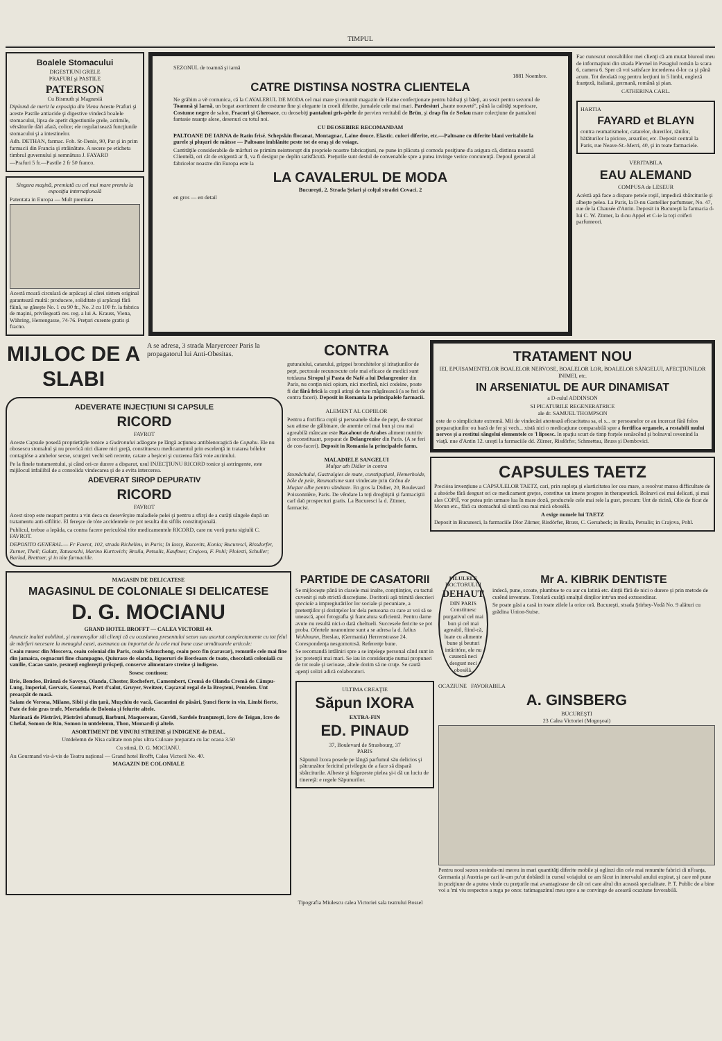TIMPUL
Boalele Stomacului
DIGESTIUNI GRELE
PRAFURI şi PASTILE
PATERSON
Cu Bismuth şi Magnesiă
Diplomă de merit la exposiţia din Viena Aceste Prafuri şi aceste Pastile antiacide şi digestive vindecă boalele stomacului, lipsa de apetit digestiunile grele, acrimile, vĕrsăturile dări afară, colice; ele regularisează funcţiunile stomacului şi a intestinelor.
Adh. DETHAN, farmac. Fob. St-Denis, 90, Par şi in prim farmacii din Francia şi străinătate. A secere pe eticheta timbrul guvernului şi semnătura J. FAYARD
—Prafuri 5 fr.—Pastile 2 fr 50 franco.
Singura maşină, premiată cu cel mai mare premiu la exposiţia internaţională
Patentata in Europa — Mult premiata
Acestă moară circulară de arpăcaşi al cărei sistem original garantează multă: producere, soliditate şi arpăcaşi fără făină, se găseşte No. 1 cu 90 fr., No. 2 cu 100 fr. la fabrica de maşini, privilegeată ces. reg. a lui A. Krauss, Viena, Währing, Herrengasse, 74-76. Preţuri curente gratis şi fracno.
SEZONUL de toamnă şi iarnă
1881 Noembre.
CATRE DISTINSA NOSTRA CLIENTELA
Ne grăbim a vĕ comunica, că la CAVALERUL DE MODA cel mai mare şi renumit magazin de Haine confecţionate pentru bărbaţi şi băeţi, au sosit pentru sezonul de Toamnă şi Iarnă, un bogat asortiment de costume fine şi elegante in croeli diferite, jurnalele cele mai mari. Pardesiuri „haute nouveté", până la calităţi superioare, Costume negre de salon, Fracuri şi Gheroace, cu deosebiţi pantaloni gris-pèrle de pervien veritabil de Brün, şi drap fin de Sedau mare colecţiune de pantaloni fantasie nuanţe alese, desenuri cu totul noi.
CU DEOSEBIRE RECOMANDAM
PALTOANE DE IARNA de Ratin frisé. Schepskin flocanat, Montagnac, Laine douce. Elastic. culori diferite, etc.—Paltoane cu diferite blani veritabile la gurele şi pluşuri de mătsse — Paltoane imblănite peste tot de oraş şi de voiage.
Cantităţile considerabile de mărfuri ce primim neintrerupt din propriele noastre fabricaţiuni, ne pune in plăcuta şi comoda posiţiune d'a asigura că, distinsa noastră Clientelă, ori cât de exigentă ar fi, va fi desigur pe deplin satisfăcută. Preţurile sunt destul de convenabile spre a putea invinge verice concurenţă. Depoul general al fabricelor noastre din Europa este la
LA CAVALERUL DE MODA
Bucureşti, 2. Strada Şelari şi colţul stradei Covaci. 2
en gros — en detail
Fac cunoscut onorabililor mei clienţi că am mutat biuroul meu de informaţiuni din strada Plevnel in Pasagiul român la scara 6, camera 6. Sper că voi satisface increderea d-lor ca şi până acum. Tot deodată rog pentru lecţiuni in 5 limbi, engleză franţeză, italiană, germană, română şi pian.
CATHERINA CARL.
HARTIA
FAYARD et BLAYN
contra reumatismelor, catarelor, durerilor, rănilor, bătăturilor la piciore, arsurilor, etc. Deposit central la Paris, rue Neave-St.-Merri, 40, şi in toate farmaciele.
VERITABILA
EAU ALEMAND
COMPUSA de LESEUR
Acéstă apă face a dispare petele roşiĭ, impedică sbârciturile şi albeşte pelea. La Paris, la D-nu Gastellier parfumuer, No. 47, rue de la Chausée d'Antin. Deposit in Bucureşti la farmacia d-lui C. W. Zürner, la d-nu Appel et C-ie la toţi coiferi parfumeori.
MIJLOC DE A SLABI
A se adresa, 3 strada Maryerceer Paris la propagatorul lui Anti-Obesitas.
ADEVERATE INJECŢIUNI SI CAPSULE
RICORD
FAVROT
Aceste Capsule posedă proprietăţile tonice a Gudronului adăogate pe lângă acţiunea antiblenoragică de Copahu. Ele nu obosescu stomahul şi nu provócă nici diaree nici greţă, constituescu medicamentul prin escelenţă in tratarea bólelor contagióse a ambelor secse, scurgeri vechi seŭ recente, catare a beşicei şi curzerea fără voie aurinului.
Pe la finele tratamentului, şi când ori-ce durere a disparut, usul INJECŢIUNU RICORD tonice şi astringente, este mijilocul infailibil de a consolida vindecarea şi de a evita intercerea.
ADEVERAT SIROP DEPURATIV
RICORD
FAVROT
Acest sirop este neapart pentru a vin deca cu desevêrşire maladiele pelei şi pentru a sfirşi de a curăţi sângele după un tratamentu anti-sifilitic. El fereşce de tóte accidentele ce pot resulta din sifilis constituţională.
Publicul, trebue a lepăda, ca contra facere periculósă tóte medicamentele RICORD, care nu vorŭ purta sigiulŭ C. FAVROT.
DEPOSITO GENERAL.— Fr Favrot, 102, strada Richelieu, in Paris; In Iassy, Racovits, Konia; Bucurescl, Rissdorfer, Zurner, Theil; Galatz, Tatuseschi, Marino Kurtovich; Braila, Petsalis, Kaufmes; Crajova, F. Pohl; Ploiesti, Schuller; Barlad, Brettner, şi in tóte farmaciile.
CONTRA
guturaiului, catarului, grippei bronchitelor şi iritaţiunilor de pept, pectorale recunoscute cele mai eficace de medici sunt totdauna Siropul şi Pasta de Nafé a lui Delangrenier din Paris, nu conţin nici opium, nici morfină, nici codeine, poate fi dat fără frică la copii atinşi de tuse măgărească (a se feri de contra faceri). Deposit in Romania la principalele farmacii.
ALEMENT AL COPIILOR
Pentru a fortifica copii şi persoanele slabe de pept, de stomac sau atinse de gălbinare, de anemie cel mai bun şi cea mai agreabilă mâncare este Racahout de Arabes aliment nutritiv şi reconstituant, preparat de Delangrenier din Paris. (A se feri de con-faceri). Deposit in Romania la principalele farm.
MALADIELE SANGELUI
Mulţar ath Didier in contra
Stomăchului, Gastralgies de mate, constipaţiunl, Hemerhoide, bóle de pele, Reumatisme sunt vindecate prin Grăna de Muştar albe pentru sănătate. En gros la Didier, 20, Boulevard Poissonnière, Paris. De vêndare la toţi droghiştii şi farmaciştii carĭ daŭ prospecturi gratis. La Bucuresci la d. Zürner, farmacist.
TRATAMENT NOU
IEI, EPUISAMENTELOR BOALELOR NERVOSE, BOALELOR LOR, BOALELOR SÂNGELUI, AFECŢIUNILOR INIMEI, etc.
IN ARSENIATUL DE AUR DINAMISAT
a D-ruluĭ ADDINSON
SI PICATURILE REGENERATRICE
ale dr. SAMUEL THOMPSON
este de o simplicitate extremă. Mii de vindecări atestează eficacitatea sa, el s... or persoanelor ce au incercat fără folos preparaţiunilor ou bază de fer şi vech... xistă nici o medicaţiune comparabilă spre a fortifica organele, a restabili mului nervos şi a restitui sângelui elementele ce 'l lipsesc. In spaţiu scurt de timp forţele renăscênd şi bolnavul revenind la viaţă. nue d'Antin 12. ureşti la farmaciile dd. Zürner, Risdörfer, Schmettau, Bruss şi Dembovici.
CAPSULES TAETZ
Preciósa invenţiune a CAPSULELOR TAETZ, cari, prin suploţa şi elasticitatea lor cea mare, a resolvat marea difficultate de a absórbe fără desgust ori ce medicament greţos, constitue un imens progres in therapeutică. Bolnavi cei mai delicati, şi mai ales COPIĬ, vor putea prin urmare lua în mare doză, productele cele mai rele la gust, precum: Unt de ricină, Olio de ficat de Morun etc., fără ca stomachul să simtă cea mai mică obosélă.
A exige numele lui TAETZ
Deposit in Bucuresci, la farmaciile Dlor Zürner, Risdörfer, Bruss, C. Gersabeck; in Braila, Petsalis; in Crajova, Pohl.
MAGASIN DE DELICATESE
MAGASINUL DE COLONIALE SI DELICATESE
D. G. MOCIANU
GRAND HOTEL BROFFT — CALEA VICTORII 40.
Anuncie inaltei nobilimi, şi numeroşilor săi clienţi că cu ocasiunea presentului sezon sau asortat complectamente cu tot felul de mărfuri necesare la menagiul casei, asemanca au importat de la cele mai bune case următoarele articole:
Ceaiu rusesc din Moscova, ceaiu colonial din Paris, ceaiu Schuschong, ceaiu peco fin (caravar), romurile cele mai fine din jamaica, cognacuri fine champagne, Quiuraso de olanda, liqueruri de Bordeaux de toate, chocolată colonială cu vanilie, Cacao sante, pesmeţi englezeşti prôspeţi, conserve alimentare streine şi indigene.
Sosesc continou:
Brie, Bondoo, Brânză de Savoya, Olanda, Chester, Rochefort, Camembert, Cremă de Olanda Cremă de Câmpu-Lung, Imperial, Gervais, Gournai, Port d'salut, Gruyer, Sveitzer, Caşcaval regal de la Broşteni, Pentelen. Unt proaspăt de masă.
Salam de Verona, Milano, Sibii şi din ţară, Muşchiu de vacă, Gacantini de păsări, Şunci fierte in vin, Limbi fierte, Pate de foie gras trufe, Mortadela de Bolonia şi felurite altele.
Marinată de Păstrăvi, Păstrăvi afumaţi, Barbuni, Maquereaus, Guvidi, Sardele franţuzeşti, Icre de Teigan, Icre de Chefal, Somon de Rin, Somon in untdelemn, Thon, Momardi şi altele.
ASORTIMENT DE VINURI STREINE şi INDIGENE de DEAL.
Untdelemn de Nisa calitate non plus ultra Culoare preparata cu lac ocaoa 3.50
Cu stimă, D. G. MOCIANU.
Au Gourmand vis-à-vis de Teatru naţional — Grand hotel Brofft, Calea Victorii No. 40.
MAGAZIN DE COLONIALE
PARTIDE DE CASATORII
Se mijloceşte până in clasele mai inalte, conştiinţios, cu tactul cuvenit şi sub strictă discreţiune. Doritorii aşă trimită descrieri speciale a impregiurărilor lor sociale şi pecuniare, a pretenţiilor şi dorinţelor lor dela peruoana cu care ar voi să se unească, apoi fotografia şi francatura suficientă. Pentru dame avute nu resultă nici-o dată cheltueli. Succesele fericite se pot proba. Ofertele neanonime sunt a se adresa la d. Iulius Wohlmann, Breslau, (Germania) Herrenstrasse 24. Corespondenţa nesgomotosă. Referenţe bune.
Se recomandă intâlniri spre a se inţelege personal când sunt in joc pretenţii mai mari. Se iau in consideraţie numai propuneri de tot reale şi serioase, altele dorim să ne cruţe. Se caută agenţi solizi adică colaboratori.
ULTIMA CREAŢIE
Săpun IXORA
EXTRA-FIN
ED. PINAUD
37, Boulevard de Strasbourg, 37
PARIS
Săpunul Ixora posede pe lângă parfumul său delicios şi pătrunzător fericitul privilegiu de a face să dispară sbârciturile. Albeste şi frăgezeste pielea şi-i dă un luciu de tinereţă: e regele Săpunurilor.
PILULELE
DOCTORULUI
DEHAUT
DIN PARIS
Constituesc purgativul cel mai bun şi cel mai agreabil, fiind-că, luate cu alimente bune şi beuturi intăritóre, ele nu causeză neci desgust neci obosélă.
Mr A. KIBRIK DENTISTE
indecă, pune, scoate, plumbue te cu aur cu latină etc. dinţii fără de nici o durere şi prin metode de curênd inventate. Totolată curăţă smalţul dinţilor intr'un mod extraordinar.
Se poate găsi a casă in toate zilele la orice oră. Bucureşti, strada Ştirbey-Vodă No. 9 alături cu grădina Union-Suise.
OCAZIUNE FAVORABILA
A. GINSBERG
BUCUREŞTI
23 Calea Victoriei (Mogoşoai)
Pentru noul sezon sosindu-mi mereu in mari quantităţi diferite mobile şi oglinzi din cele mai renumite fabrici di nFranţa, Germania şi Austria pe cari le-am pu'ut dobândi in cursul voiajului ce am făcut in intervalul anului expirat, şi care mĕ pune in poziţiune de a putea vinde cu preţurile mai avantagioase de cât ori care altul din această specialitate. P. T. Public de a bine voi a 'mi viu respectos a ruga pe onor. tatimagazinul meu spre a se convinge de această ocaziune favorabilă.
Tipografia Miulescu calea Victoriei sala teatrului Bossel